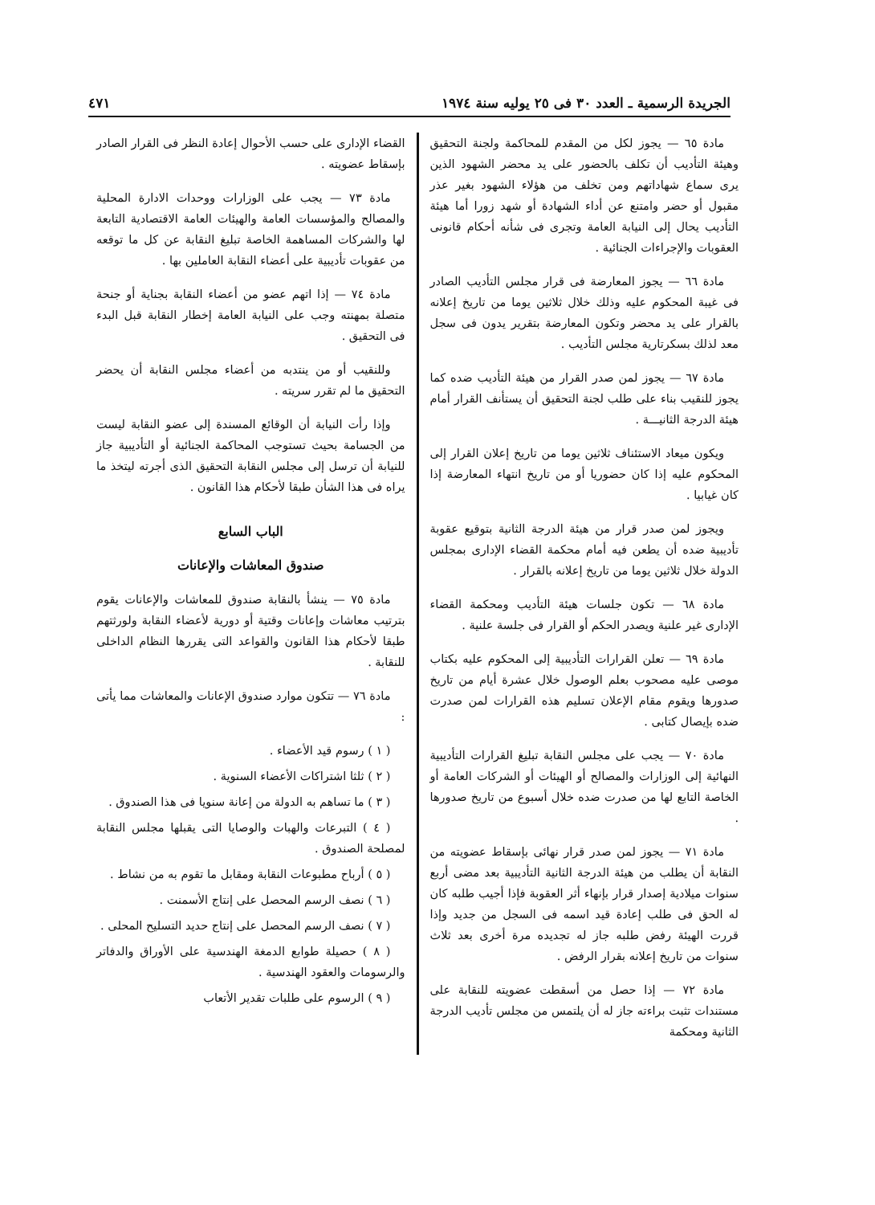الجريدة الرسمية ـ العدد ٣٠ فى ٢٥ يوليه سنة ١٩٧٤ ٤٧١
مادة ٦٥ — يجوز لكل من المقدم للمحاكمة ولجنة التحقيق وهيئة التأديب أن تكلف بالحضور على يد محضر الشهود الذين يرى سماع شهاداتهم ومن تخلف من هؤلاء الشهود بغير عذر مقبول أو حضر وامتنع عن أداء الشهادة أو شهد زورا أما هيئة التأديب يحال إلى النيابة العامة وتجرى فى شأنه أحكام قانونى العقوبات والإجراءات الجنائية .
مادة ٦٦ — يجوز المعارضة فى قرار مجلس التأديب الصادر فى غيبة المحكوم عليه وذلك خلال ثلاثين يوما من تاريخ إعلانه بالقرار على يد محضر وتكون المعارضة بتقرير يدون فى سجل معد لذلك بسكرتارية مجلس التأديب .
مادة ٦٧ — يجوز لمن صدر القرار من هيئة التأديب ضده كما يجوز للنقيب بناء على طلب لجنة التحقيق أن يستأنف القرار أمام هيئة الدرجة الثانيـــة .
ويكون ميعاد الاستئناف ثلاثين يوما من تاريخ إعلان القرار إلى المحكوم عليه إذا كان حضوريا أو من تاريخ انتهاء المعارضة إذا كان غيابيا .
ويجوز لمن صدر قرار من هيئة الدرجة الثانية بتوقيع عقوبة تأديبية ضده أن يطعن فيه أمام محكمة القضاء الإدارى بمجلس الدولة خلال ثلاثين يوما من تاريخ إعلانه بالقرار .
مادة ٦٨ — تكون جلسات هيئة التأديب ومحكمة القضاء الإدارى غير علنية ويصدر الحكم أو القرار فى جلسة علنية .
مادة ٦٩ — تعلن القرارات التأديبية إلى المحكوم عليه بكتاب موصى عليه مصحوب بعلم الوصول خلال عشرة أيام من تاريخ صدورها ويقوم مقام الإعلان تسليم هذه القرارات لمن صدرت ضده بإيصال كتابى .
مادة ٧٠ — يجب على مجلس النقابة تبليغ القرارات التأديبية النهائية إلى الوزارات والمصالح أو الهيئات أو الشركات العامة أو الخاصة التابع لها من صدرت ضده خلال أسبوع من تاريخ صدورها .
مادة ٧١ — يجوز لمن صدر قرار نهائى بإسقاط عضويته من النقابة أن يطلب من هيئة الدرجة الثانية التأديبية بعد مضى أربع سنوات ميلادية إصدار قرار بإنهاء أثر العقوبة فإذا أجيب طلبه كان له الحق فى طلب إعادة قيد اسمه فى السجل من جديد وإذا قررت الهيئة رفض طلبه جاز له تجديده مرة أخرى بعد ثلاث سنوات من تاريخ إعلانه بقرار الرفض .
مادة ٧٢ — إذا حصل من أسقطت عضويته للنقابة على مستندات تثبت براءته جاز له أن يلتمس من مجلس تأديب الدرجة الثانية ومحكمة
القضاء الإدارى على حسب الأحوال إعادة النظر فى القرار الصادر بإسقاط عضويته .
مادة ٧٣ — يجب على الوزارات ووحدات الادارة المحلية والمصالح والمؤسسات العامة والهيئات العامة الاقتصادية التابعة لها والشركات المساهمة الخاصة تبليغ النقابة عن كل ما توقعه من عقوبات تأديبية على أعضاء النقابة العاملين بها .
مادة ٧٤ — إذا اتهم عضو من أعضاء النقابة بجناية أو جنحة متصلة بمهنته وجب على النيابة العامة إخطار النقابة قبل البدء فى التحقيق .
وللنقيب أو من ينتدبه من أعضاء مجلس النقابة أن يحضر التحقيق ما لم تقرر سريته .
وإذا رأت النيابة أن الوقائع المسندة إلى عضو النقابة ليست من الجسامة بحيث تستوجب المحاكمة الجنائية أو التأديبية جاز للنيابة أن ترسل إلى مجلس النقابة التحقيق الذى أجرته ليتخذ ما يراه فى هذا الشأن طبقا لأحكام هذا القانون .
الباب السابع
صندوق المعاشات والإعانات
مادة ٧٥ — ينشأ بالنقابة صندوق للمعاشات والإعانات يقوم بترتيب معاشات وإعانات وقتية أو دورية لأعضاء النقابة ولورثتهم طبقا لأحكام هذا القانون والقواعد التى يقررها النظام الداخلى للنقابة .
مادة ٧٦ — تتكون موارد صندوق الإعانات والمعاشات مما يأتى :
( ١ ) رسوم قيد الأعضاء .
( ٢ ) ثلثا اشتراكات الأعضاء السنوية .
( ٣ ) ما تساهم به الدولة من إعانة سنويا فى هذا الصندوق .
( ٤ ) التبرعات والهبات والوصايا التى يقبلها مجلس النقابة لمصلحة الصندوق .
( ٥ ) أرباح مطبوعات النقابة ومقابل ما تقوم به من نشاط .
( ٦ ) نصف الرسم المحصل على إنتاج الأسمنت .
( ٧ ) نصف الرسم المحصل على إنتاج حديد التسليح المحلى .
( ٨ ) حصيلة طوابع الدمغة الهندسية على الأوراق والدفاتر والرسومات والعقود الهندسية .
( ٩ ) الرسوم على طلبات تقدير الأتعاب